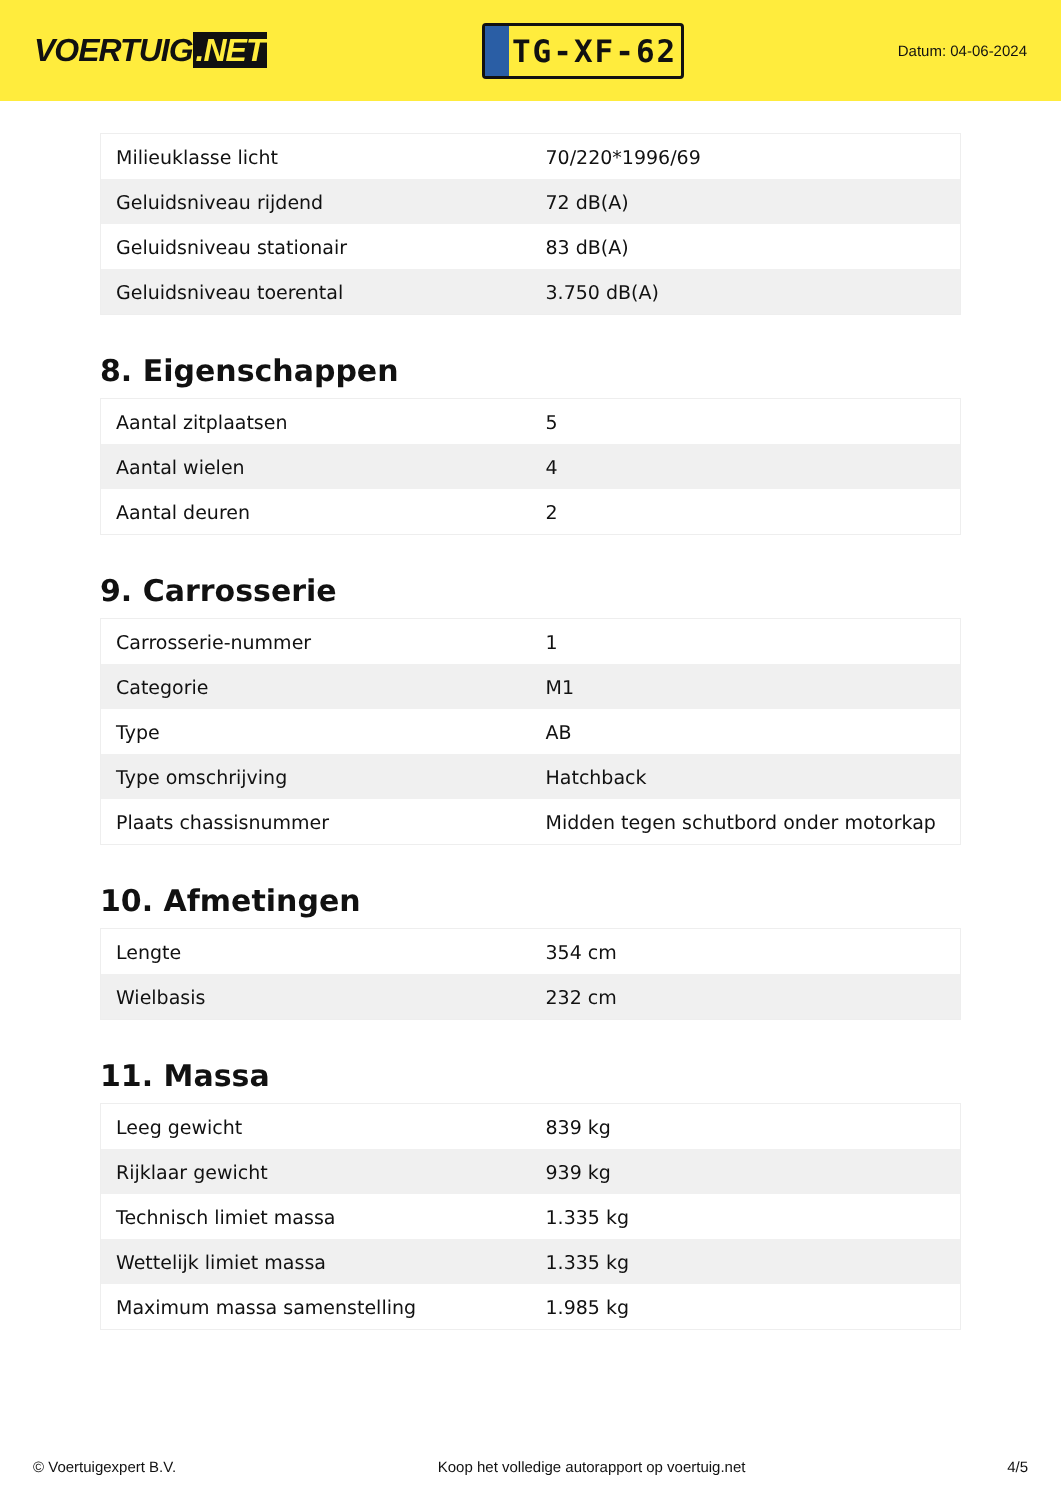VOERTUIG.NET
TG-XF-62
Datum: 04-06-2024
| Milieuklasse licht | 70/220*1996/69 |
| Geluidsniveau rijdend | 72 dB(A) |
| Geluidsniveau stationair | 83 dB(A) |
| Geluidsniveau toerental | 3.750 dB(A) |
8. Eigenschappen
| Aantal zitplaatsen | 5 |
| Aantal wielen | 4 |
| Aantal deuren | 2 |
9. Carrosserie
| Carrosserie-nummer | 1 |
| Categorie | M1 |
| Type | AB |
| Type omschrijving | Hatchback |
| Plaats chassisnummer | Midden tegen schutbord onder motorkap |
10. Afmetingen
| Lengte | 354 cm |
| Wielbasis | 232 cm |
11. Massa
| Leeg gewicht | 839 kg |
| Rijklaar gewicht | 939 kg |
| Technisch limiet massa | 1.335 kg |
| Wettelijk limiet massa | 1.335 kg |
| Maximum massa samenstelling | 1.985 kg |
© Voertuigexpert B.V. Koop het volledige autorapport op voertuig.net 4/5